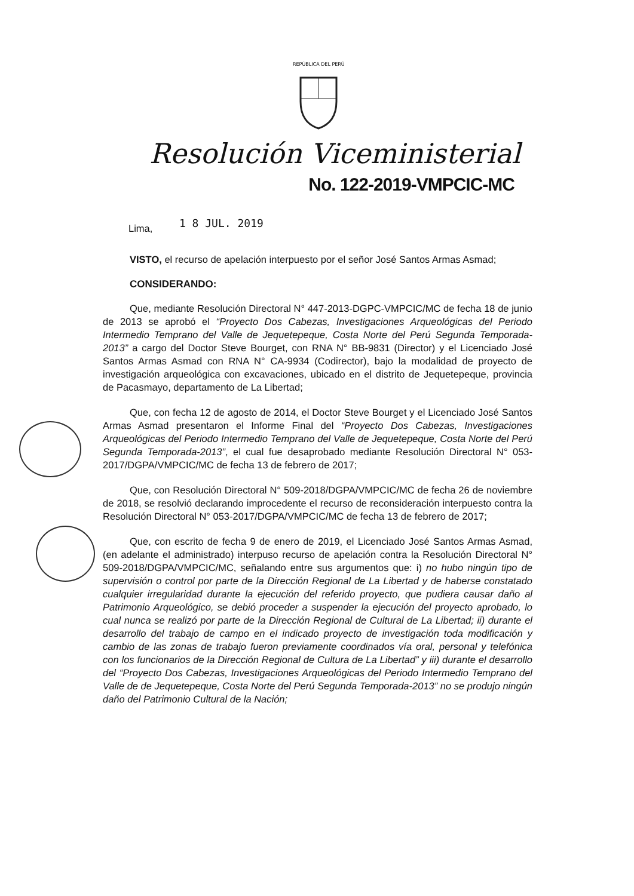REPÚBLICA DEL PERÚ
Resolución Viceministerial
No. 122-2019-VMPCIC-MC
Lima, 1 8 JUL. 2019
VISTO, el recurso de apelación interpuesto por el señor José Santos Armas Asmad;
CONSIDERANDO:
Que, mediante Resolución Directoral N° 447-2013-DGPC-VMPCIC/MC de fecha 18 de junio de 2013 se aprobó el “Proyecto Dos Cabezas, Investigaciones Arqueológicas del Periodo Intermedio Temprano del Valle de Jequetepeque, Costa Norte del Perú Segunda Temporada-2013” a cargo del Doctor Steve Bourget, con RNA N° BB-9831 (Director) y el Licenciado José Santos Armas Asmad con RNA N° CA-9934 (Codirector), bajo la modalidad de proyecto de investigación arqueológica con excavaciones, ubicado en el distrito de Jequetepeque, provincia de Pacasmayo, departamento de La Libertad;
Que, con fecha 12 de agosto de 2014, el Doctor Steve Bourget y el Licenciado José Santos Armas Asmad presentaron el Informe Final del “Proyecto Dos Cabezas, Investigaciones Arqueológicas del Periodo Intermedio Temprano del Valle de Jequetepeque, Costa Norte del Perú Segunda Temporada-2013”, el cual fue desaprobado mediante Resolución Directoral N° 053-2017/DGPA/VMPCIC/MC de fecha 13 de febrero de 2017;
Que, con Resolución Directoral N° 509-2018/DGPA/VMPCIC/MC de fecha 26 de noviembre de 2018, se resolvió declarando improcedente el recurso de reconsideración interpuesto contra la Resolución Directoral N° 053-2017/DGPA/VMPCIC/MC de fecha 13 de febrero de 2017;
Que, con escrito de fecha 9 de enero de 2019, el Licenciado José Santos Armas Asmad, (en adelante el administrado) interpuso recurso de apelación contra la Resolución Directoral N° 509-2018/DGPA/VMPCIC/MC, señalando entre sus argumentos que: i) no hubo ningún tipo de supervisión o control por parte de la Dirección Regional de La Libertad y de haberse constatado cualquier irregularidad durante la ejecución del referido proyecto, que pudiera causar daño al Patrimonio Arqueológico, se debió proceder a suspender la ejecución del proyecto aprobado, lo cual nunca se realizó por parte de la Dirección Regional de Cultural de La Libertad; ii) durante el desarrollo del trabajo de campo en el indicado proyecto de investigación toda modificación y cambio de las zonas de trabajo fueron previamente coordinados vía oral, personal y telefónica con los funcionarios de la Dirección Regional de Cultura de La Libertad” y iii) durante el desarrollo del “Proyecto Dos Cabezas, Investigaciones Arqueológicas del Periodo Intermedio Temprano del Valle de de Jequetepeque, Costa Norte del Perú Segunda Temporada-2013” no se produjo ningún daño del Patrimonio Cultural de la Nación;